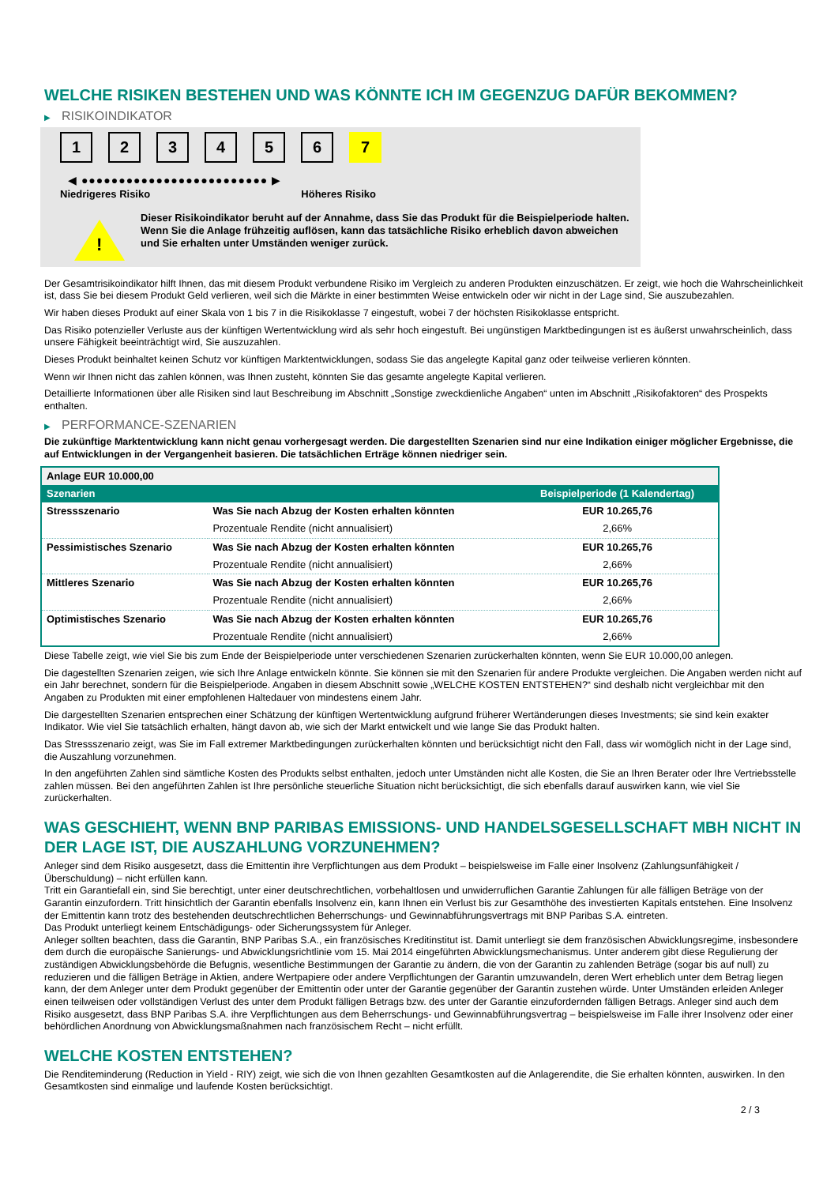WELCHE RISIKEN BESTEHEN UND WAS KÖNNTE ICH IM GEGENZUG DAFÜR BEKOMMEN?
▶ RISIKOINDIKATOR
1 2 3 4 5 6 7
◀ ●●●●●●●●●●●●●●●●●●●●●●●●● ▶
Niedrigeres Risiko Höheres Risiko
!
Dieser Risikoindikator beruht auf der Annahme, dass Sie das Produkt für die Beispielperiode halten.
Wenn Sie die Anlage frühzeitig auflösen, kann das tatsächliche Risiko erheblich davon abweichen und Sie erhalten unter Umständen weniger zurück.
Der Gesamtrisikoindikator hilft Ihnen, das mit diesem Produkt verbundene Risiko im Vergleich zu anderen Produkten einzuschätzen. Er zeigt, wie hoch die Wahrscheinlichkeit ist, dass Sie bei diesem Produkt Geld verlieren, weil sich die Märkte in einer bestimmten Weise entwickeln oder wir nicht in der Lage sind, Sie auszubezahlen.
Wir haben dieses Produkt auf einer Skala von 1 bis 7 in die Risikoklasse 7 eingestuft, wobei 7 der höchsten Risikoklasse entspricht.
Das Risiko potenzieller Verluste aus der künftigen Wertentwicklung wird als sehr hoch eingestuft. Bei ungünstigen Marktbedingungen ist es äußerst unwahrscheinlich, dass unsere Fähigkeit beeinträchtigt wird, Sie auszuzahlen.
Dieses Produkt beinhaltet keinen Schutz vor künftigen Marktentwicklungen, sodass Sie das angelegte Kapital ganz oder teilweise verlieren könnten.
Wenn wir Ihnen nicht das zahlen können, was Ihnen zusteht, könnten Sie das gesamte angelegte Kapital verlieren.
Detaillierte Informationen über alle Risiken sind laut Beschreibung im Abschnitt „Sonstige zweckdienliche Angaben“ unten im Abschnitt „Risikofaktoren“ des Prospekts enthalten.
▶ PERFORMANCE-SZENARIEN
Die zukünftige Marktentwicklung kann nicht genau vorhergesagt werden. Die dargestellten Szenarien sind nur eine Indikation einiger möglicher Ergebnisse, die auf Entwicklungen in der Vergangenheit basieren. Die tatsächlichen Erträge können niedriger sein.
| Anlage EUR 10.000,00 | | |
| Szenarien | | Beispielperiode (1 Kalendertag) |
| Stressszenario | Was Sie nach Abzug der Kosten erhalten könnten | EUR 10.265,76 |
| | Prozentuale Rendite (nicht annualisiert) | 2,66% |
| Pessimistisches Szenario | Was Sie nach Abzug der Kosten erhalten könnten | EUR 10.265,76 |
| | Prozentuale Rendite (nicht annualisiert) | 2,66% |
| Mittleres Szenario | Was Sie nach Abzug der Kosten erhalten könnten | EUR 10.265,76 |
| | Prozentuale Rendite (nicht annualisiert) | 2,66% |
| Optimistisches Szenario | Was Sie nach Abzug der Kosten erhalten könnten | EUR 10.265,76 |
| | Prozentuale Rendite (nicht annualisiert) | 2,66% |
Diese Tabelle zeigt, wie viel Sie bis zum Ende der Beispielperiode unter verschiedenen Szenarien zurückerhalten könnten, wenn Sie EUR 10.000,00 anlegen.
Die dagestellten Szenarien zeigen, wie sich Ihre Anlage entwickeln könnte. Sie können sie mit den Szenarien für andere Produkte vergleichen. Die Angaben werden nicht auf ein Jahr berechnet, sondern für die Beispielperiode. Angaben in diesem Abschnitt sowie „WELCHE KOSTEN ENTSTEHEN?“ sind deshalb nicht vergleichbar mit den Angaben zu Produkten mit einer empfohlenen Haltedauer von mindestens einem Jahr.
Die dargestellten Szenarien entsprechen einer Schätzung der künftigen Wertentwicklung aufgrund früherer Wertänderungen dieses Investments; sie sind kein exakter Indikator. Wie viel Sie tatsächlich erhalten, hängt davon ab, wie sich der Markt entwickelt und wie lange Sie das Produkt halten.
Das Stressszenario zeigt, was Sie im Fall extremer Marktbedingungen zurückerhalten könnten und berücksichtigt nicht den Fall, dass wir womöglich nicht in der Lage sind, die Auszahlung vorzunehmen.
In den angeführten Zahlen sind sämtliche Kosten des Produkts selbst enthalten, jedoch unter Umständen nicht alle Kosten, die Sie an Ihren Berater oder Ihre Vertriebsstelle zahlen müssen. Bei den angeführten Zahlen ist Ihre persönliche steuerliche Situation nicht berücksichtigt, die sich ebenfalls darauf auswirken kann, wie viel Sie zurückerhalten.
WAS GESCHIEHT, WENN BNP PARIBAS EMISSIONS- UND HANDELSGESELLSCHAFT MBH NICHT IN DER LAGE IST, DIE AUSZAHLUNG VORZUNEHMEN?
Anleger sind dem Risiko ausgesetzt, dass die Emittentin ihre Verpflichtungen aus dem Produkt – beispielsweise im Falle einer Insolvenz (Zahlungsunfähigkeit / Überschuldung) – nicht erfüllen kann.
Tritt ein Garantiefall ein, sind Sie berechtigt, unter einer deutschrechtlichen, vorbehaltlosen und unwiderruflichen Garantie Zahlungen für alle fälligen Beträge von der Garantin einzufordern. Tritt hinsichtlich der Garantin ebenfalls Insolvenz ein, kann Ihnen ein Verlust bis zur Gesamthöhe des investierten Kapitals entstehen. Eine Insolvenz der Emittentin kann trotz des bestehenden deutschrechtlichen Beherrschungs- und Gewinnabführungsvertrags mit BNP Paribas S.A. eintreten.
Das Produkt unterliegt keinem Entschädigungs- oder Sicherungssystem für Anleger.
Anleger sollten beachten, dass die Garantin, BNP Paribas S.A., ein französisches Kreditinstitut ist. Damit unterliegt sie dem französischen Abwicklungsregime, insbesondere dem durch die europäische Sanierungs- und Abwicklungsrichtlinie vom 15. Mai 2014 eingeführten Abwicklungsmechanismus. Unter anderem gibt diese Regulierung der zuständigen Abwicklungsbehörde die Befugnis, wesentliche Bestimmungen der Garantie zu ändern, die von der Garantin zu zahlenden Beträge (sogar bis auf null) zu reduzieren und die fälligen Beträge in Aktien, andere Wertpapiere oder andere Verpflichtungen der Garantin umzuwandeln, deren Wert erheblich unter dem Betrag liegen kann, der dem Anleger unter dem Produkt gegenüber der Emittentin oder unter der Garantie gegenüber der Garantin zustehen würde. Unter Umständen erleiden Anleger einen teilweisen oder vollständigen Verlust des unter dem Produkt fälligen Betrags bzw. des unter der Garantie einzufordernden fälligen Betrags. Anleger sind auch dem Risiko ausgesetzt, dass BNP Paribas S.A. ihre Verpflichtungen aus dem Beherrschungs- und Gewinnabführungsvertrag – beispielsweise im Falle ihrer Insolvenz oder einer behördlichen Anordnung von Abwicklungsmaßnahmen nach französischem Recht – nicht erfüllt.
WELCHE KOSTEN ENTSTEHEN?
Die Renditeminderung (Reduction in Yield - RIY) zeigt, wie sich die von Ihnen gezahlten Gesamtkosten auf die Anlagerendite, die Sie erhalten könnten, auswirken. In den Gesamtkosten sind einmalige und laufende Kosten berücksichtigt.
2 / 3